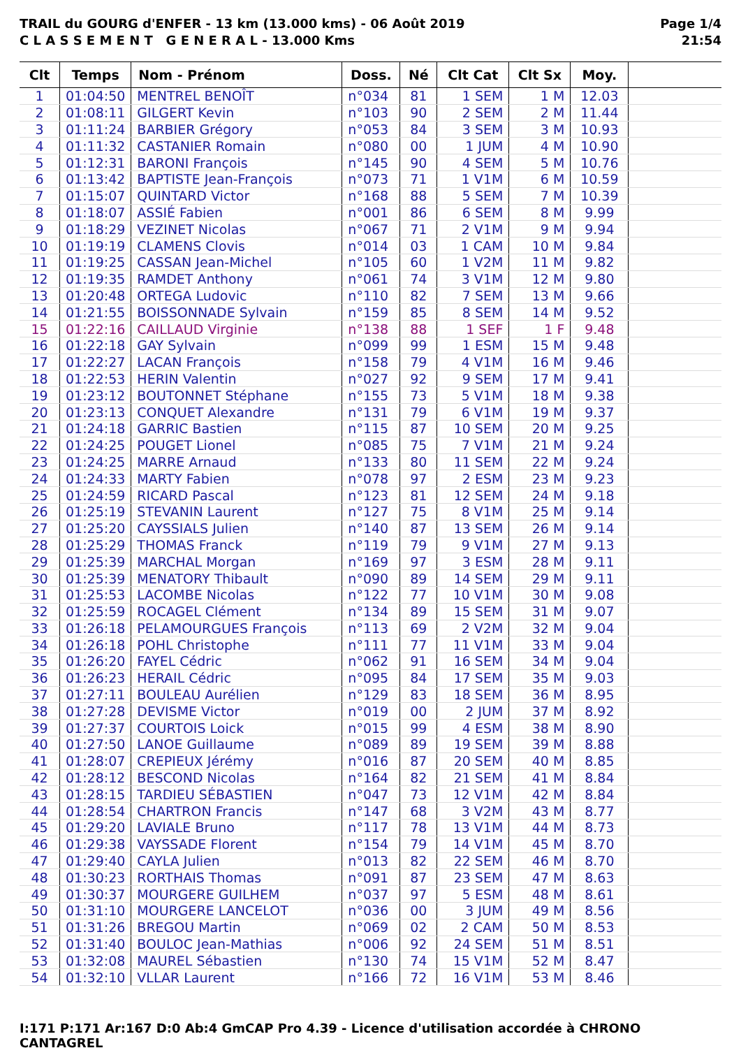TRAIL du GOURG d'ENFER - 13 km (13.000 kms) - 06 Août 2019
C L A S S E M E N T G E N E R A L - 13.000 Kms
Page 1/4
21:54
| Clt | Temps | Nom - Prénom | Doss. | Né | Clt Cat | Clt Sx | Moy. | |
| --- | --- | --- | --- | --- | --- | --- | --- | --- |
| 1 | 01:04:50 | MENTREL BENOÎT | n°034 | 81 | 1 SEM | 1 M | 12.03 | |
| 2 | 01:08:11 | GILGERT Kevin | n°103 | 90 | 2 SEM | 2 M | 11.44 | |
| 3 | 01:11:24 | BARBIER Grégory | n°053 | 84 | 3 SEM | 3 M | 10.93 | |
| 4 | 01:11:32 | CASTANIER Romain | n°080 | 00 | 1 JUM | 4 M | 10.90 | |
| 5 | 01:12:31 | BARONI François | n°145 | 90 | 4 SEM | 5 M | 10.76 | |
| 6 | 01:13:42 | BAPTISTE Jean-François | n°073 | 71 | 1 V1M | 6 M | 10.59 | |
| 7 | 01:15:07 | QUINTARD Victor | n°168 | 88 | 5 SEM | 7 M | 10.39 | |
| 8 | 01:18:07 | ASSIÉ Fabien | n°001 | 86 | 6 SEM | 8 M | 9.99 | |
| 9 | 01:18:29 | VEZINET Nicolas | n°067 | 71 | 2 V1M | 9 M | 9.94 | |
| 10 | 01:19:19 | CLAMENS Clovis | n°014 | 03 | 1 CAM | 10 M | 9.84 | |
| 11 | 01:19:25 | CASSAN Jean-Michel | n°105 | 60 | 1 V2M | 11 M | 9.82 | |
| 12 | 01:19:35 | RAMDET Anthony | n°061 | 74 | 3 V1M | 12 M | 9.80 | |
| 13 | 01:20:48 | ORTEGA Ludovic | n°110 | 82 | 7 SEM | 13 M | 9.66 | |
| 14 | 01:21:55 | BOISSONNADE Sylvain | n°159 | 85 | 8 SEM | 14 M | 9.52 | |
| 15 | 01:22:16 | CAILLAUD Virginie | n°138 | 88 | 1 SEF | 1 F | 9.48 | |
| 16 | 01:22:18 | GAY Sylvain | n°099 | 99 | 1 ESM | 15 M | 9.48 | |
| 17 | 01:22:27 | LACAN François | n°158 | 79 | 4 V1M | 16 M | 9.46 | |
| 18 | 01:22:53 | HERIN Valentin | n°027 | 92 | 9 SEM | 17 M | 9.41 | |
| 19 | 01:23:12 | BOUTONNET Stéphane | n°155 | 73 | 5 V1M | 18 M | 9.38 | |
| 20 | 01:23:13 | CONQUET Alexandre | n°131 | 79 | 6 V1M | 19 M | 9.37 | |
| 21 | 01:24:18 | GARRIC Bastien | n°115 | 87 | 10 SEM | 20 M | 9.25 | |
| 22 | 01:24:25 | POUGET Lionel | n°085 | 75 | 7 V1M | 21 M | 9.24 | |
| 23 | 01:24:25 | MARRE Arnaud | n°133 | 80 | 11 SEM | 22 M | 9.24 | |
| 24 | 01:24:33 | MARTY Fabien | n°078 | 97 | 2 ESM | 23 M | 9.23 | |
| 25 | 01:24:59 | RICARD Pascal | n°123 | 81 | 12 SEM | 24 M | 9.18 | |
| 26 | 01:25:19 | STEVANIN Laurent | n°127 | 75 | 8 V1M | 25 M | 9.14 | |
| 27 | 01:25:20 | CAYSSIALS Julien | n°140 | 87 | 13 SEM | 26 M | 9.14 | |
| 28 | 01:25:29 | THOMAS Franck | n°119 | 79 | 9 V1M | 27 M | 9.13 | |
| 29 | 01:25:39 | MARCHAL Morgan | n°169 | 97 | 3 ESM | 28 M | 9.11 | |
| 30 | 01:25:39 | MENATORY Thibault | n°090 | 89 | 14 SEM | 29 M | 9.11 | |
| 31 | 01:25:53 | LACOMBE Nicolas | n°122 | 77 | 10 V1M | 30 M | 9.08 | |
| 32 | 01:25:59 | ROCAGEL Clément | n°134 | 89 | 15 SEM | 31 M | 9.07 | |
| 33 | 01:26:18 | PELAMOURGUES François | n°113 | 69 | 2 V2M | 32 M | 9.04 | |
| 34 | 01:26:18 | POHL Christophe | n°111 | 77 | 11 V1M | 33 M | 9.04 | |
| 35 | 01:26:20 | FAYEL Cédric | n°062 | 91 | 16 SEM | 34 M | 9.04 | |
| 36 | 01:26:23 | HERAIL Cédric | n°095 | 84 | 17 SEM | 35 M | 9.03 | |
| 37 | 01:27:11 | BOULEAU Aurélien | n°129 | 83 | 18 SEM | 36 M | 8.95 | |
| 38 | 01:27:28 | DEVISME Victor | n°019 | 00 | 2 JUM | 37 M | 8.92 | |
| 39 | 01:27:37 | COURTOIS Loick | n°015 | 99 | 4 ESM | 38 M | 8.90 | |
| 40 | 01:27:50 | LANOE Guillaume | n°089 | 89 | 19 SEM | 39 M | 8.88 | |
| 41 | 01:28:07 | CREPIEUX Jérémy | n°016 | 87 | 20 SEM | 40 M | 8.85 | |
| 42 | 01:28:12 | BESCOND Nicolas | n°164 | 82 | 21 SEM | 41 M | 8.84 | |
| 43 | 01:28:15 | TARDIEU SÉBASTIEN | n°047 | 73 | 12 V1M | 42 M | 8.84 | |
| 44 | 01:28:54 | CHARTRON Francis | n°147 | 68 | 3 V2M | 43 M | 8.77 | |
| 45 | 01:29:20 | LAVIALE Bruno | n°117 | 78 | 13 V1M | 44 M | 8.73 | |
| 46 | 01:29:38 | VAYSSADE Florent | n°154 | 79 | 14 V1M | 45 M | 8.70 | |
| 47 | 01:29:40 | CAYLA Julien | n°013 | 82 | 22 SEM | 46 M | 8.70 | |
| 48 | 01:30:23 | RORTHAIS Thomas | n°091 | 87 | 23 SEM | 47 M | 8.63 | |
| 49 | 01:30:37 | MOURGERE GUILHEM | n°037 | 97 | 5 ESM | 48 M | 8.61 | |
| 50 | 01:31:10 | MOURGERE LANCELOT | n°036 | 00 | 3 JUM | 49 M | 8.56 | |
| 51 | 01:31:26 | BREGOU Martin | n°069 | 02 | 2 CAM | 50 M | 8.53 | |
| 52 | 01:31:40 | BOULOC Jean-Mathias | n°006 | 92 | 24 SEM | 51 M | 8.51 | |
| 53 | 01:32:08 | MAUREL Sébastien | n°130 | 74 | 15 V1M | 52 M | 8.47 | |
| 54 | 01:32:10 | VLLAR Laurent | n°166 | 72 | 16 V1M | 53 M | 8.46 | |
I:171 P:171 Ar:167 D:0 Ab:4 GmCAP Pro 4.39 - Licence d'utilisation accordée à CHRONO CANTAGREL